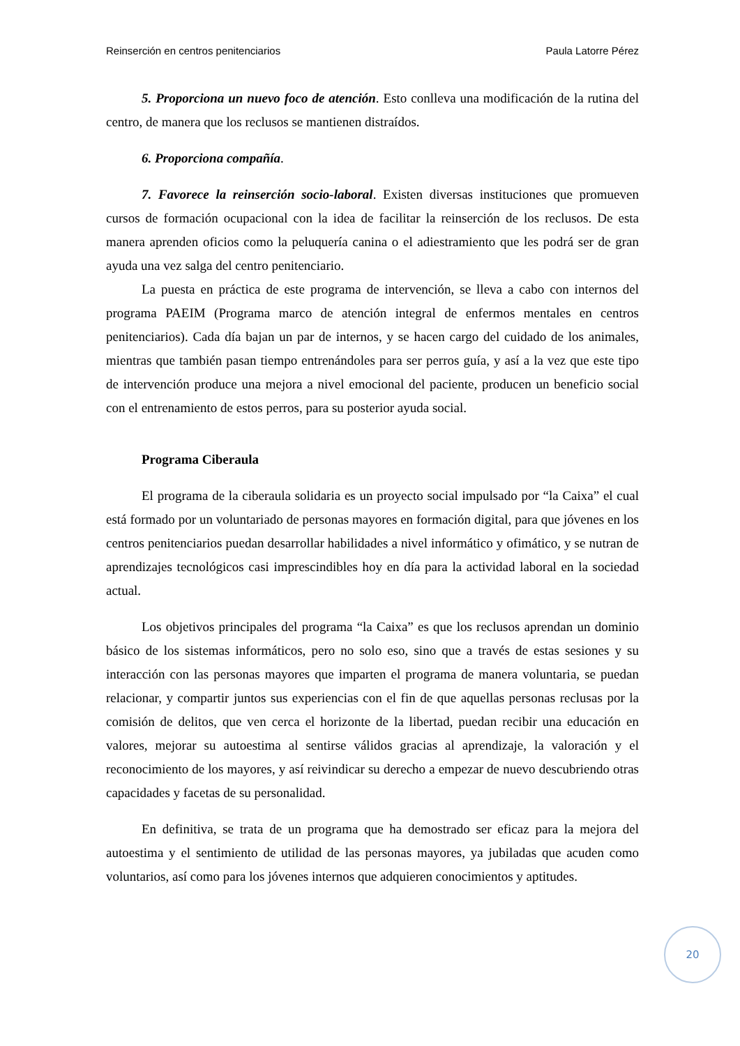Reinserción en centros penitenciarios Paula Latorre Pérez
5. Proporciona un nuevo foco de atención. Esto conlleva una modificación de la rutina del centro, de manera que los reclusos se mantienen distraídos.
6. Proporciona compañía.
7. Favorece la reinserción socio-laboral. Existen diversas instituciones que promueven cursos de formación ocupacional con la idea de facilitar la reinserción de los reclusos. De esta manera aprenden oficios como la peluquería canina o el adiestramiento que les podrá ser de gran ayuda una vez salga del centro penitenciario.
La puesta en práctica de este programa de intervención, se lleva a cabo con internos del programa PAEIM (Programa marco de atención integral de enfermos mentales en centros penitenciarios). Cada día bajan un par de internos, y se hacen cargo del cuidado de los animales, mientras que también pasan tiempo entrenándoles para ser perros guía, y así a la vez que este tipo de intervención produce una mejora a nivel emocional del paciente, producen un beneficio social con el entrenamiento de estos perros, para su posterior ayuda social.
Programa Ciberaula
El programa de la ciberaula solidaria es un proyecto social impulsado por “la Caixa” el cual está formado por un voluntariado de personas mayores en formación digital, para que jóvenes en los centros penitenciarios puedan desarrollar habilidades a nivel informático y ofimático, y se nutran de aprendizajes tecnológicos casi imprescindibles hoy en día para la actividad laboral en la sociedad actual.
Los objetivos principales del programa “la Caixa” es que los reclusos aprendan un dominio básico de los sistemas informáticos, pero no solo eso, sino que a través de estas sesiones y su interacción con las personas mayores que imparten el programa de manera voluntaria, se puedan relacionar, y compartir juntos sus experiencias con el fin de que aquellas personas reclusas por la comisión de delitos, que ven cerca el horizonte de la libertad, puedan recibir una educación en valores, mejorar su autoestima al sentirse válidos gracias al aprendizaje, la valoración y el reconocimiento de los mayores, y así reivindicar su derecho a empezar de nuevo descubriendo otras capacidades y facetas de su personalidad.
En definitiva, se trata de un programa que ha demostrado ser eficaz para la mejora del autoestima y el sentimiento de utilidad de las personas mayores, ya jubiladas que acuden como voluntarios, así como para los jóvenes internos que adquieren conocimientos y aptitudes.
20